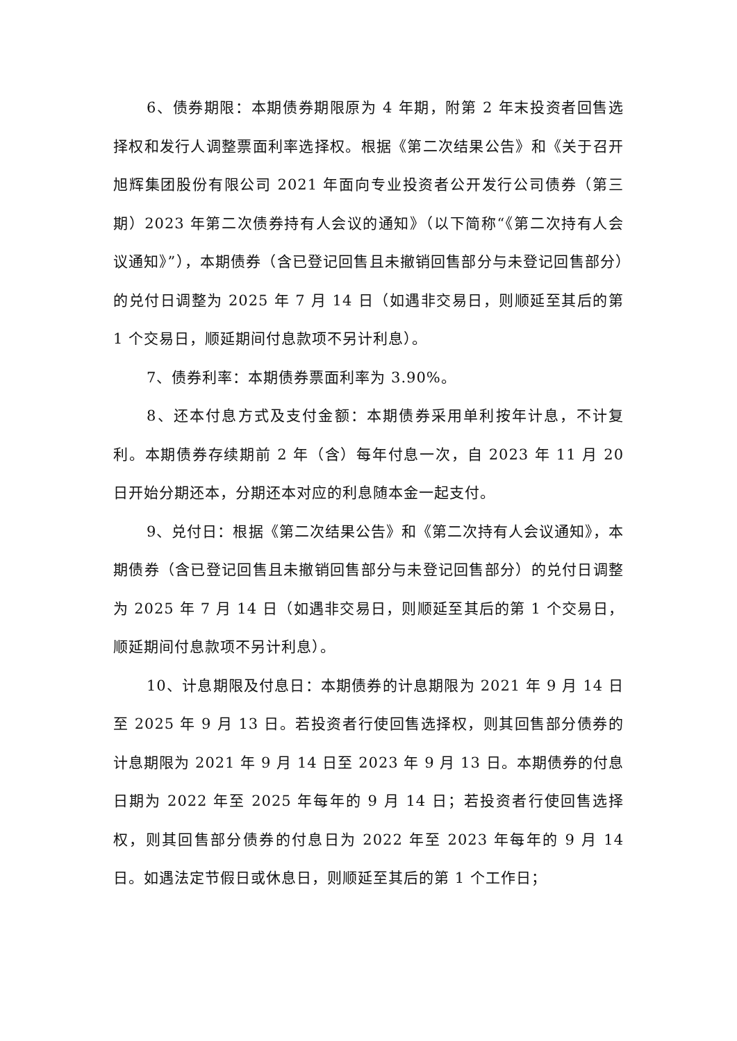6、债券期限：本期债券期限原为 4 年期，附第 2 年末投资者回售选择权和发行人调整票面利率选择权。根据《第二次结果公告》和《关于召开旭辉集团股份有限公司 2021 年面向专业投资者公开发行公司债券（第三期）2023 年第二次债券持有人会议的通知》（以下简称“《第二次持有人会议通知》”），本期债券（含已登记回售且未撤销回售部分与未登记回售部分）的兑付日调整为 2025 年 7 月 14 日（如遇非交易日，则顺延至其后的第 1 个交易日，顺延期间付息款项不另计利息）。
7、债券利率：本期债券票面利率为 3.90%。
8、还本付息方式及支付金额：本期债券采用单利按年计息，不计复利。本期债券存续期前 2 年（含）每年付息一次，自 2023 年 11 月 20 日开始分期还本，分期还本对应的利息随本金一起支付。
9、兑付日：根据《第二次结果公告》和《第二次持有人会议通知》，本期债券（含已登记回售且未撤销回售部分与未登记回售部分）的兑付日调整为 2025 年 7 月 14 日（如遇非交易日，则顺延至其后的第 1 个交易日，顺延期间付息款项不另计利息）。
10、计息期限及付息日：本期债券的计息期限为 2021 年 9 月 14 日至 2025 年 9 月 13 日。若投资者行使回售选择权，则其回售部分债券的计息期限为 2021 年 9 月 14 日至 2023 年 9 月 13 日。本期债券的付息日期为 2022 年至 2025 年每年的 9 月 14 日；若投资者行使回售选择权，则其回售部分债券的付息日为 2022 年至 2023 年每年的 9 月 14 日。如遇法定节假日或休息日，则顺延至其后的第 1 个工作日；